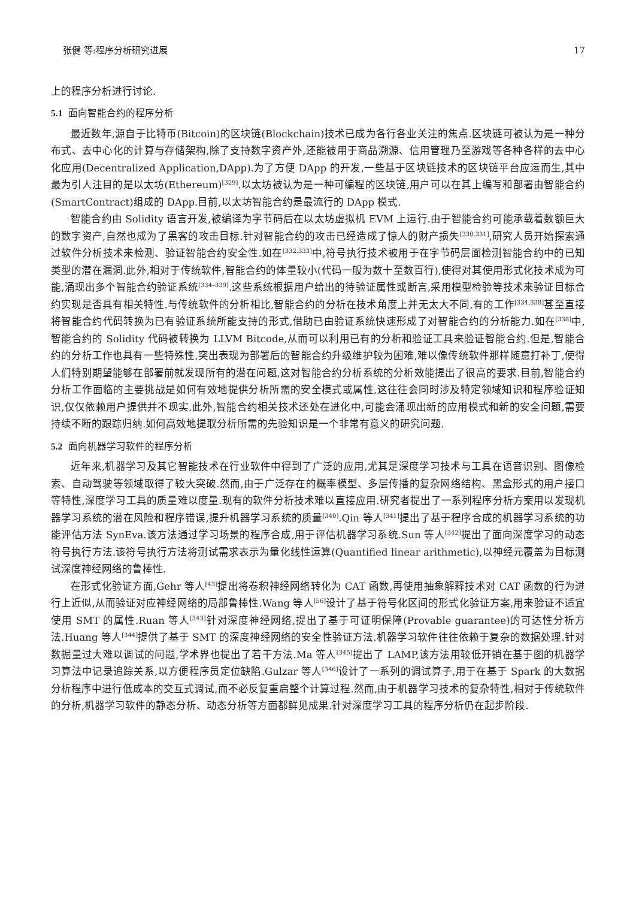张健 等:程序分析研究进展 17
上的程序分析进行讨论.
5.1 面向智能合约的程序分析
最近数年,源自于比特币(Bitcoin)的区块链(Blockchain)技术已成为各行各业关注的焦点.区块链可被认为是一种分布式、去中心化的计算与存储架构,除了支持数字资产外,还能被用于商品溯源、信用管理乃至游戏等各种各样的去中心化应用(Decentralized Application,DApp).为了方便 DApp 的开发,一些基于区块链技术的区块链平台应运而生,其中最为引人注目的是以太坊(Ethereum)<sup>[329]</sup>.以太坊被认为是一种可编程的区块链,用户可以在其上编写和部署由智能合约(SmartContract)组成的 DApp.目前,以太坊智能合约是最流行的 DApp 模式.
智能合约由 Solidity 语言开发,被编译为字节码后在以太坊虚拟机 EVM 上运行.由于智能合约可能承载着数额巨大的数字资产,自然也成为了黑客的攻击目标.针对智能合约的攻击已经造成了惊人的财产损失<sup>[330,331]</sup>,研究人员开始探索通过软件分析技术来检测、验证智能合约安全性.如在<sup>[332,333]</sup>中,符号执行技术被用于在字节码层面检测智能合约中的已知类型的潜在漏洞.此外,相对于传统软件,智能合约的体量较小(代码一般为数十至数百行),使得对其使用形式化技术成为可能,涌现出多个智能合约验证系统<sup>[334–339]</sup>.这些系统根据用户给出的待验证属性或断言,采用模型检验等技术来验证目标合约实现是否具有相关特性.与传统软件的分析相比,智能合约的分析在技术角度上并无太大不同,有的工作<sup>[334,338]</sup>甚至直接将智能合约代码转换为已有验证系统所能支持的形式,借助已由验证系统快速形成了对智能合约的分析能力.如在<sup>[338]</sup>中,智能合约的 Solidity 代码被转换为 LLVM Bitcode,从而可以利用已有的分析和验证工具来验证智能合约.但是,智能合约的分析工作也具有一些特殊性,突出表现为部署后的智能合约升级维护较为困难,难以像传统软件那样随意打补丁,使得人们特别期望能够在部署前就发现所有的潜在问题,这对智能合约分析系统的分析效能提出了很高的要求.目前,智能合约分析工作面临的主要挑战是如何有效地提供分析所需的安全模式或属性,这往往会同时涉及特定领域知识和程序验证知识,仅仅依赖用户提供并不现实.此外,智能合约相关技术还处在进化中,可能会涌现出新的应用模式和新的安全问题,需要持续不断的跟踪归纳.如何高效地提取分析所需的先验知识是一个非常有意义的研究问题.
5.2 面向机器学习软件的程序分析
近年来,机器学习及其它智能技术在行业软件中得到了广泛的应用,尤其是深度学习技术与工具在语音识别、图像检索、自动驾驶等领域取得了较大突破.然而,由于广泛存在的概率模型、多层传播的复杂网络结构、黑盒形式的用户接口等特性,深度学习工具的质量难以度量.现有的软件分析技术难以直接应用.研究者提出了一系列程序分析方案用以发现机器学习系统的潜在风险和程序错误,提升机器学习系统的质量<sup>[340]</sup>.Qin 等人<sup>[341]</sup>提出了基于程序合成的机器学习系统的功能评估方法 SynEva.该方法通过学习场景的程序合成,用于评估机器学习系统.Sun 等人<sup>[342]</sup>提出了面向深度学习的动态符号执行方法.该符号执行方法将测试需求表示为量化线性运算(Quantified linear arithmetic),以神经元覆盖为目标测试深度神经网络的鲁棒性.
在形式化验证方面,Gehr 等人<sup>[43]</sup>提出将卷积神经网络转化为 CAT 函数,再使用抽象解释技术对 CAT 函数的行为进行上近似,从而验证对应神经网络的局部鲁棒性.Wang 等人<sup>[56]</sup>设计了基于符号化区间的形式化验证方案,用来验证不适宜使用 SMT 的属性.Ruan 等人<sup>[343]</sup>针对深度神经网络,提出了基于可证明保障(Provable guarantee)的可达性分析方法.Huang 等人<sup>[344]</sup>提供了基于 SMT 的深度神经网络的安全性验证方法.机器学习软件往往依赖于复杂的数据处理.针对数据量过大难以调试的问题,学术界也提出了若干方法.Ma 等人<sup>[345]</sup>提出了 LAMP,该方法用较低开销在基于图的机器学习算法中记录追踪关系,以方便程序员定位缺陷.Gulzar 等人<sup>[346]</sup>设计了一系列的调试算子,用于在基于 Spark 的大数据分析程序中进行低成本的交互式调试,而不必反复重启整个计算过程.然而,由于机器学习技术的复杂特性,相对于传统软件的分析,机器学习软件的静态分析、动态分析等方面都鲜见成果.针对深度学习工具的程序分析仍在起步阶段.